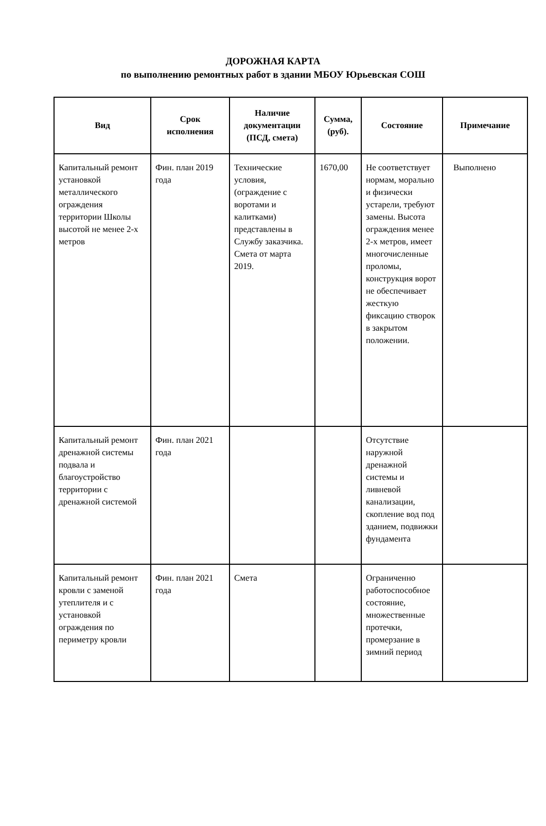ДОРОЖНАЯ КАРТА
по выполнению ремонтных работ в здании МБОУ Юрьевская СОШ
| Вид | Срок исполнения | Наличие документации (ПСД, смета) | Сумма, (руб). | Состояние | Примечание |
| --- | --- | --- | --- | --- | --- |
| Капитальный ремонт установкой металлического ограждения территории Школы высотой не менее 2-х метров | Фин. план 2019 года | Технические условия, (ограждение с воротами и калитками) представлены в Службу заказчика. Смета от марта 2019. | 1670,00 | Не соответствует нормам, морально и физически устарели, требуют замены. Высота ограждения менее 2-х метров, имеет многочисленные проломы, конструкция ворот не обеспечивает жесткую фиксацию створок в закрытом положении. | Выполнено |
| Капитальный ремонт дренажной системы подвала и благоустройство территории с дренажной системой | Фин. план 2021 года | | | Отсутствие наружной дренажной системы и ливневой канализации, скопление вод под зданием, подвижки фундамента | |
| Капитальный ремонт кровли с заменой утеплителя и с установкой ограждения по периметру кровли | Фин. план 2021 года | Смета | | Ограниченно работоспособное состояние, множественные протечки, промерзание в зимний период | |